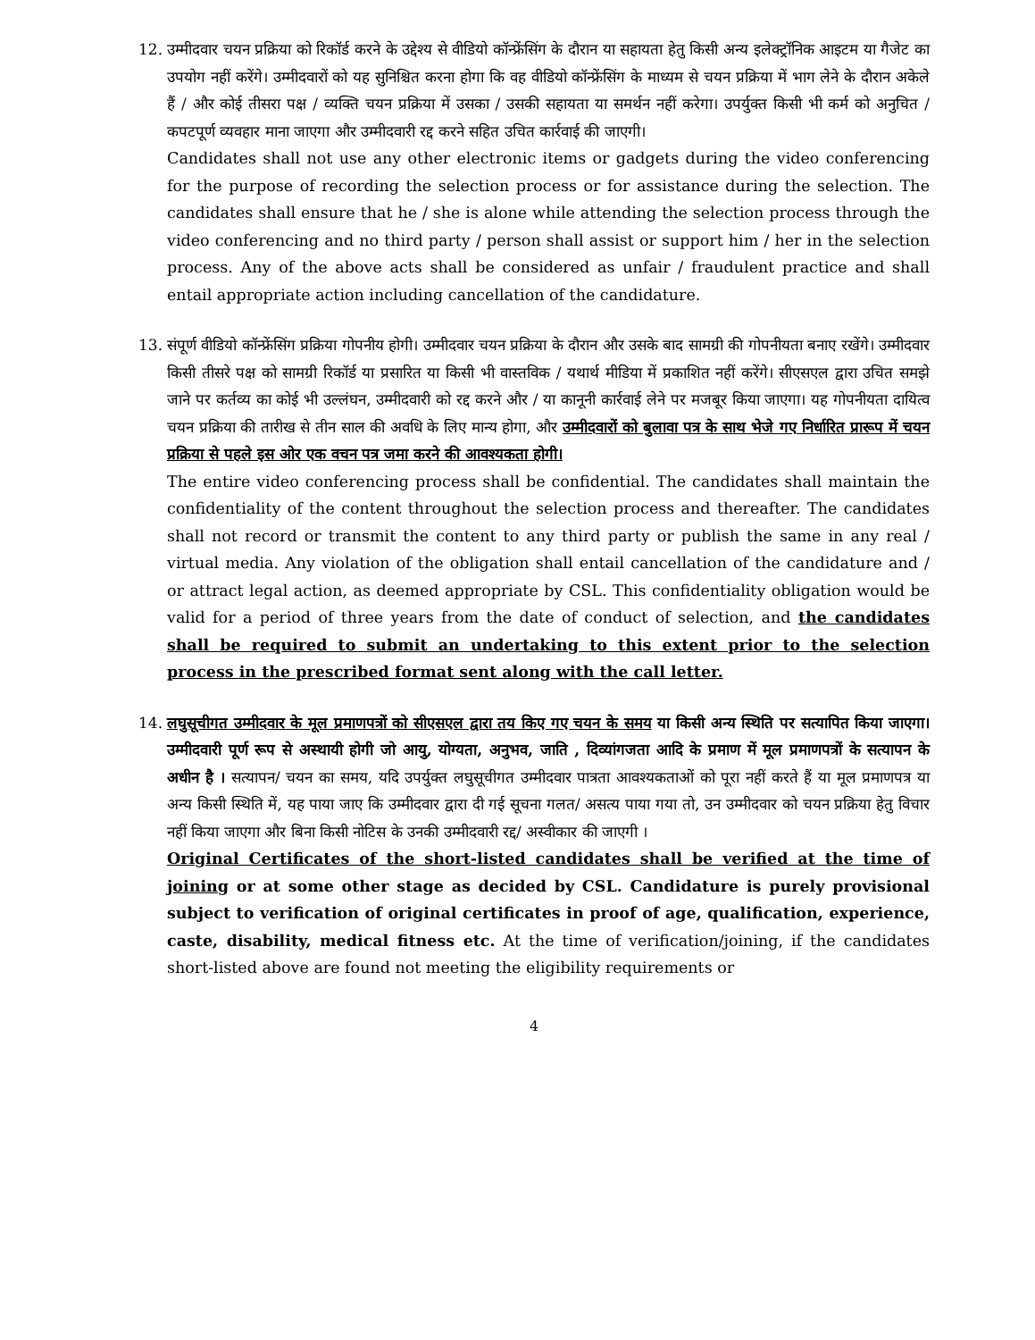12. उम्मीदवार चयन प्रक्रिया को रिकॉर्ड करने के उद्देश्य से वीडियो कॉन्फ्रेंसिंग के दौरान या सहायता हेतु किसी अन्य इलेक्ट्रॉनिक आइटम या गैजेट का उपयोग नहीं करेंगे। उम्मीदवारों को यह सुनिश्चित करना होगा कि वह वीडियो कॉन्फ्रेंसिंग के माध्यम से चयन प्रक्रिया में भाग लेने के दौरान अकेले हैं / और कोई तीसरा पक्ष / व्यक्ति चयन प्रक्रिया में उसका / उसकी सहायता या समर्थन नहीं करेगा। उपर्युक्त किसी भी कर्म को अनुचित / कपटपूर्ण व्यवहार माना जाएगा और उम्मीदवारी रद्द करने सहित उचित कार्रवाई की जाएगी।
Candidates shall not use any other electronic items or gadgets during the video conferencing for the purpose of recording the selection process or for assistance during the selection. The candidates shall ensure that he / she is alone while attending the selection process through the video conferencing and no third party / person shall assist or support him / her in the selection process. Any of the above acts shall be considered as unfair / fraudulent practice and shall entail appropriate action including cancellation of the candidature.
13. संपूर्ण वीडियो कॉन्फ्रेंसिंग प्रक्रिया गोपनीय होगी। उम्मीदवार चयन प्रक्रिया के दौरान और उसके बाद सामग्री की गोपनीयता बनाए रखेंगे। उम्मीदवार किसी तीसरे पक्ष को सामग्री रिकॉर्ड या प्रसारित या किसी भी वास्तविक / यथार्थ मीडिया में प्रकाशित नहीं करेंगे। सीएसएल द्वारा उचित समझे जाने पर कर्तव्य का कोई भी उल्लंघन, उम्मीदवारी को रद्द करने और / या कानूनी कार्रवाई लेने पर मजबूर किया जाएगा। यह गोपनीयता दायित्व चयन प्रक्रिया की तारीख से तीन साल की अवधि के लिए मान्य होगा, और उम्मीदवारों को बुलावा पत्र के साथ भेजे गए निर्धारित प्रारूप में चयन प्रक्रिया से पहले इस ओर एक वचन पत्र जमा करने की आवश्यकता होगी।
The entire video conferencing process shall be confidential. The candidates shall maintain the confidentiality of the content throughout the selection process and thereafter. The candidates shall not record or transmit the content to any third party or publish the same in any real / virtual media. Any violation of the obligation shall entail cancellation of the candidature and / or attract legal action, as deemed appropriate by CSL. This confidentiality obligation would be valid for a period of three years from the date of conduct of selection, and the candidates shall be required to submit an undertaking to this extent prior to the selection process in the prescribed format sent along with the call letter.
14. लघुसूचीगत उम्मीदवार के मूल प्रमाणपत्रों को सीएसएल द्वारा तय किए गए चयन के समय या किसी अन्य स्थिति पर सत्यापित किया जाएगा। उम्मीदवारी पूर्ण रूप से अस्थायी होगी जो आयु, योग्यता, अनुभव, जाति , दिव्यांगजता आदि के प्रमाण में मूल प्रमाणपत्रों के सत्यापन के अधीन है । सत्यापन/ चयन का समय, यदि उपर्युक्त लघुसूचीगत उम्मीदवार पात्रता आवश्यकताओं को पूरा नहीं करते हैं या मूल प्रमाणपत्र या अन्य किसी स्थिति में, यह पाया जाए कि उम्मीदवार द्वारा दी गई सूचना गलत/ असत्य पाया गया तो, उन उम्मीदवार को चयन प्रक्रिया हेतु विचार नहीं किया जाएगा और बिना किसी नोटिस के उनकी उम्मीदवारी रद्द/ अस्वीकार की जाएगी ।
Original Certificates of the short-listed candidates shall be verified at the time of joining or at some other stage as decided by CSL. Candidature is purely provisional subject to verification of original certificates in proof of age, qualification, experience, caste, disability, medical fitness etc. At the time of verification/joining, if the candidates short-listed above are found not meeting the eligibility requirements or
4